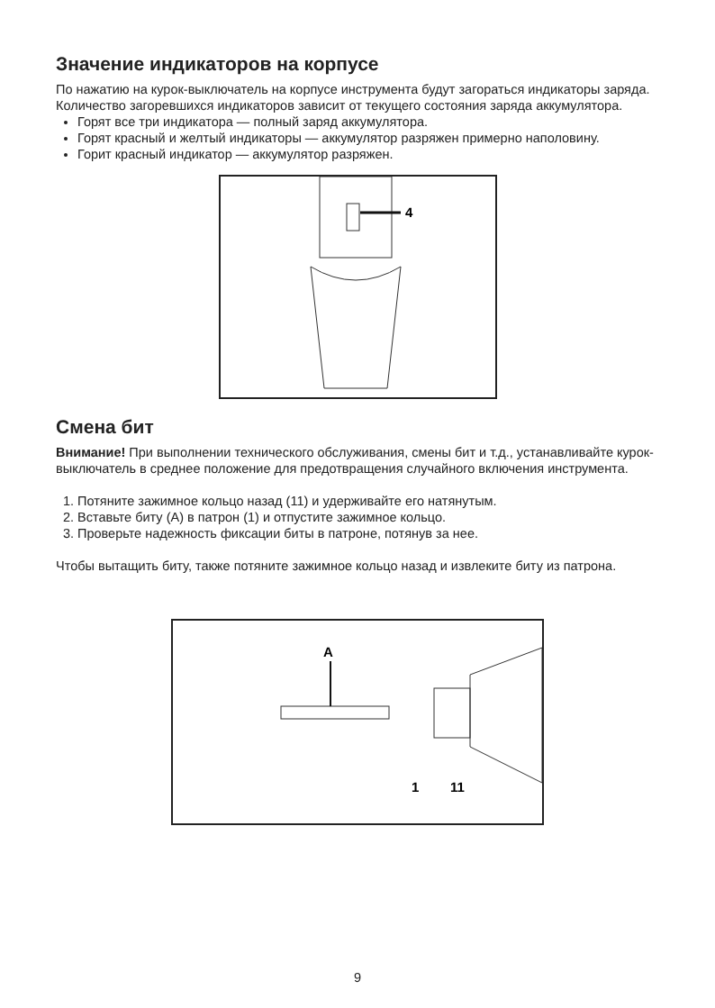Значение индикаторов на корпусе
По нажатию на курок-выключатель на корпусе инструмента будут загораться индикаторы заряда. Количество загоревшихся индикаторов зависит от текущего состояния заряда аккумулятора.
Горят все три индикатора — полный заряд аккумулятора.
Горят красный и желтый индикаторы — аккумулятор разряжен примерно наполовину.
Горит красный индикатор — аккумулятор разряжен.
4
Смена бит
Внимание! При выполнении технического обслуживания, смены бит и т.д., устанавливайте курок-выключатель в среднее положение для предотвращения случайного включения инструмента.
1. Потяните зажимное кольцо назад (11) и удерживайте его натянутым.
2. Вставьте биту (A) в патрон (1) и отпустите зажимное кольцо.
3. Проверьте надежность фиксации биты в патроне, потянув за нее.
Чтобы вытащить биту, также потяните зажимное кольцо назад и извлеките биту из патрона.
A
1
11
9